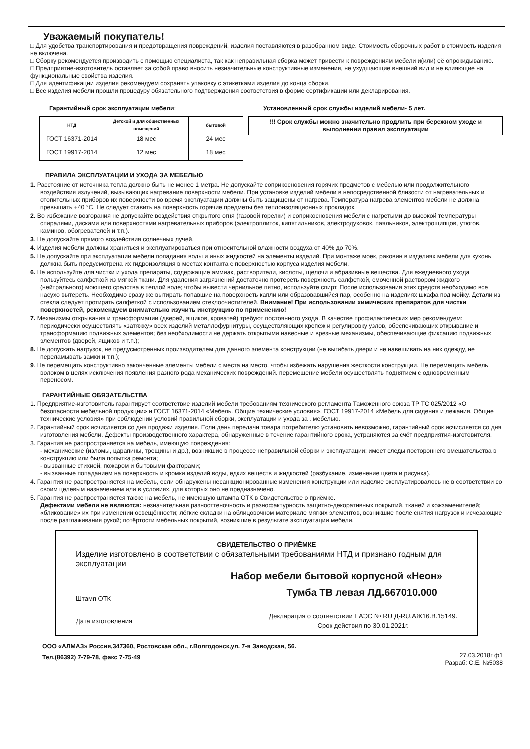Уважаемый покупатель!
□ Для удобства транспортирования и предотвращения повреждений, изделия поставляются в разобранном виде. Стоимость сборочных работ в стоимость изделия не включена.
□ Сборку рекомендуется производить с помощью специалиста, так как неправильная сборка может привести к повреждениям мебели и(или) её опрокидыванию.
□ Предприятие-изготовитель оставляет за собой право вносить незначительные конструктивные изменения, не ухудшающие внешний вид и не влияющие на функциональные свойства изделия.
□ Для идентификации изделия рекомендуем сохранять упаковку с этикетками изделия до конца сборки.
□ Все изделия мебели прошли процедуру обязательного подтверждения соответствия в форме сертификации или декларирования.
Гарантийный срок эксплуатации мебели:
| НТД | Детской и для общественных помещений | бытовой |
| --- | --- | --- |
| ГОСТ 16371-2014 | 18 мес | 24 мес |
| ГОСТ 19917-2014 | 12 мес | 18 мес |
Установленный срок службы изделий мебели- 5 лет.
!!! Срок службы можно значительно продлить при бережном уходе и выполнении правил эксплуатации
ПРАВИЛА ЭКСПЛУАТАЦИИ И УХОДА ЗА МЕБЕЛЬЮ
1. Расстояние от источника тепла должно быть не менее 1 метра. Не допускайте соприкосновения горячих предметов с мебелью или продолжительного воздействия излучений, вызывающих нагревание поверхности мебели. При установке изделий мебели в непосредственной близости от нагревательных и отопительных приборов их поверхности во время эксплуатации должны быть защищены от нагрева. Температура нагрева элементов мебели не должна превышать +40 °С. Не следует ставить на поверхность горячие предметы без теплоизоляционных прокладок.
2. Во избежание возгорания не допускайте воздействия открытого огня (газовой горелки) и соприкосновения мебели с нагретыми до высокой температуры спиралями, дисками или поверхностями нагревательных приборов (электроплиток, кипятильников, электродуховок, паяльников, электрощипцов, утюгов, каминов, обогревателей и т.п.).
3. Не допускайте прямого воздействия солнечных лучей.
4. Изделия мебели должны храниться и эксплуатироваться при относительной влажности воздуха от 40% до 70%.
5. Не допускайте при эксплуатации мебели попадания воды и иных жидкостей на элементы изделий. При монтаже моек, раковин в изделиях мебели для кухонь должна быть предусмотрена их гидроизоляция в местах контакта с поверхностью корпуса изделия мебели.
6. Не используйте для чистки и ухода препараты, содержащие аммиак, растворители, кислоты, щелочи и абразивные вещества. Для ежедневного ухода пользуйтесь салфеткой из мягкой ткани. Для удаления загрязнений достаточно протереть поверхность салфеткой, смоченной раствором жидкого (нейтрального) моющего средства в теплой воде; чтобы вывести чернильное пятно, используйте спирт. После использования этих средств необходимо все насухо вытереть. Необходимо сразу же вытирать попавшие на поверхность капли или образовавшийся пар, особенно на изделиях шкафа под мойку. Детали из стекла следует протирать салфеткой с использованием стеклоочистителей. Внимание! При использовании химических препаратов для чистки поверхностей, рекомендуем внимательно изучить инструкцию по применению!
7. Механизмы открывания и трансформации (дверей, ящиков, кроватей) требуют постоянного ухода. В качестве профилактических мер рекомендуем: периодически осуществлять «затяжку» всех изделий металлофурнитуры, осуществляющих крепеж и регулировку узлов, обеспечивающих открывание и трансформацию подвижных элементов; без необходимости не держать открытыми навесные и врезные механизмы, обеспечивающие фиксацию подвижных элементов (дверей, ящиков и т.п.);
8. Не допускать нагрузок, не предусмотренных производителем для данного элемента конструкции (не выгибать двери и не навешивать на них одежду, не переламывать замки и т.п.);
9. Не перемещать конструктивно законченные элементы мебели с места на место, чтобы избежать нарушения жесткости конструкции. Не перемещать мебель волоком в целях исключения появления разного рода механических повреждений, перемещение мебели осуществлять поднятием с одновременным переносом.
ГАРАНТИЙНЫЕ ОБЯЗАТЕЛЬСТВА
1. Предприятие-изготовитель гарантирует соответствие изделий мебели требованиям технического регламента Таможенного союза ТР ТС 025/2012 «О безопасности мебельной продукции» и ГОСТ 16371-2014 «Мебель. Общие технические условия», ГОСТ 19917-2014 «Мебель для сидения и лежания. Общие технические условия» при соблюдении условий правильной сборки, эксплуатации и ухода за . мебелью.
2. Гарантийный срок исчисляется со дня продажи изделия. Если день передачи товара потребителю установить невозможно, гарантийный срок исчисляется со дня изготовления мебели. Дефекты производственного характера, обнаруженные в течение гарантийного срока, устраняются за счёт предприятия-изготовителя.
3. Гарантия не распространяется на мебель, имеющую повреждения:
- механические (изломы, царапины, трещины и др.), возникшие в процессе неправильной сборки и эксплуатации; имеет следы постороннего вмешательства в конструкцию или была попытка ремонта;
- вызванные стихией, пожаром и бытовыми факторами;
- вызванные попаданием на поверхность и кромки изделий воды, едких веществ и жидкостей (разбухание, изменение цвета и рисунка).
4. Гарантия не распространяется на мебель, если обнаружены несанкционированные изменения конструкции или изделие эксплуатировалось не в соответствии со своим целевым назначением или в условиях, для которых оно не предназначено.
5. Гарантия не распространяется также на мебель, не имеющую штампа ОТК в Свидетельстве о приёмке.
Дефектами мебели не являются: незначительная разнооттеночность и разнофактурность защитно-декоративных покрытий, тканей и кожзаменителей; «бликование» их при изменении освещённости; лёгкие складки на облицовочном материале мягких элементов, возникшие после снятия нагрузок и исчезающие после разглаживания рукой; потёртости мебельных покрытий, возникшие в результате эксплуатации мебели.
СВИДЕТЕЛЬСТВО О ПРИЁМКЕ
Изделие изготовлено в соответствии с обязательными требованиями НТД и признано годным для эксплуатации
Набор мебели бытовой корпусной «Неон»
Штамп ОТК
Тумба ТВ левая ЛД.667010.000
Дата изготовления
Декларация о соответствии ЕАЭС № RU Д-RU.АЖ16.В.15149.
Срок действия по 30.01.2021г.
ООО «АЛМАЗ» Россия,347360, Ростовская обл., г.Волгодонск,ул. 7-я Заводская, 56.
Тел.(86392) 7-79-78, факс 7-75-49
27.03.2018г ф1
Разраб: С.Е. №5038